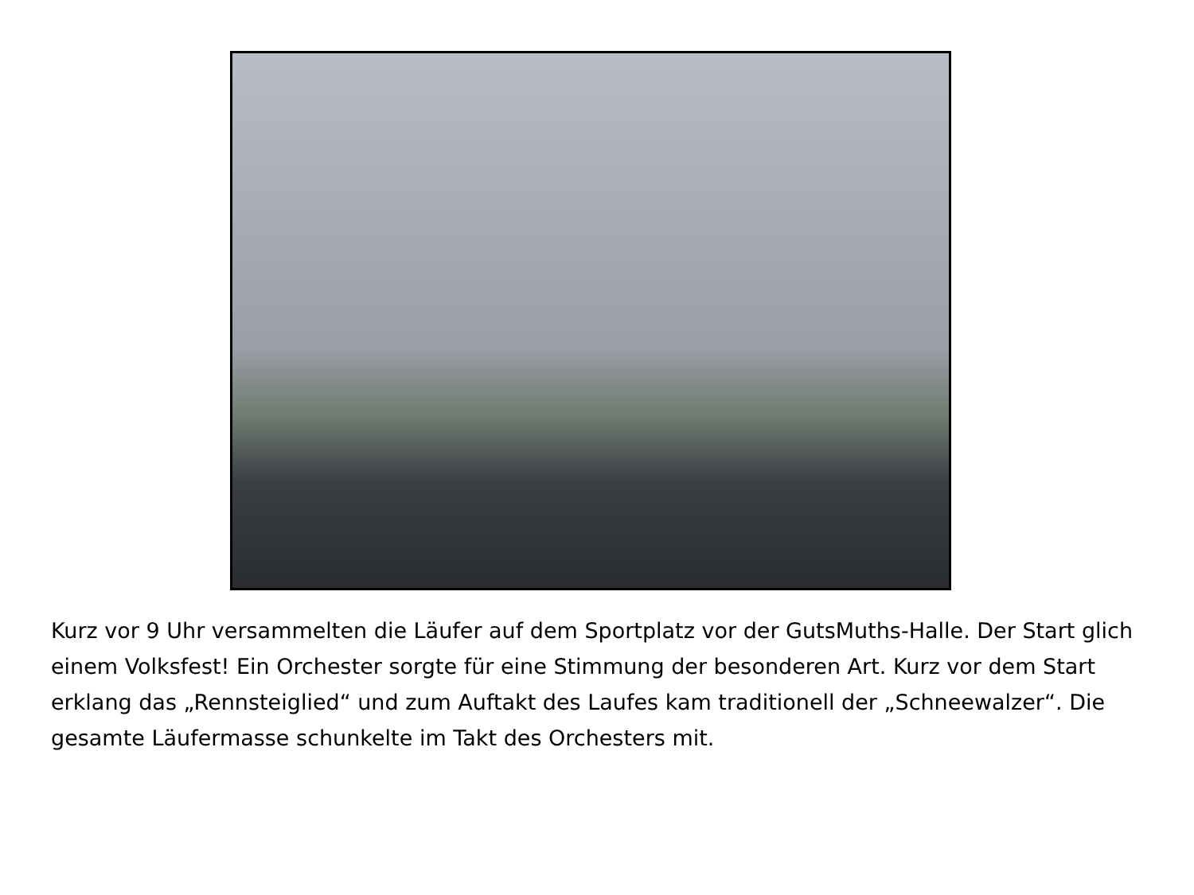Kurz vor 9 Uhr versammelten die Läufer auf dem Sportplatz vor der GutsMuths-Halle. Der Start glich einem Volksfest! Ein Orchester sorgte für eine Stimmung der besonderen Art. Kurz vor dem Start erklang das „Rennsteiglied“ und zum Auftakt des Laufes kam traditionell der „Schneewalzer“. Die gesamte Läufermasse schunkelte im Takt des Orchesters mit.